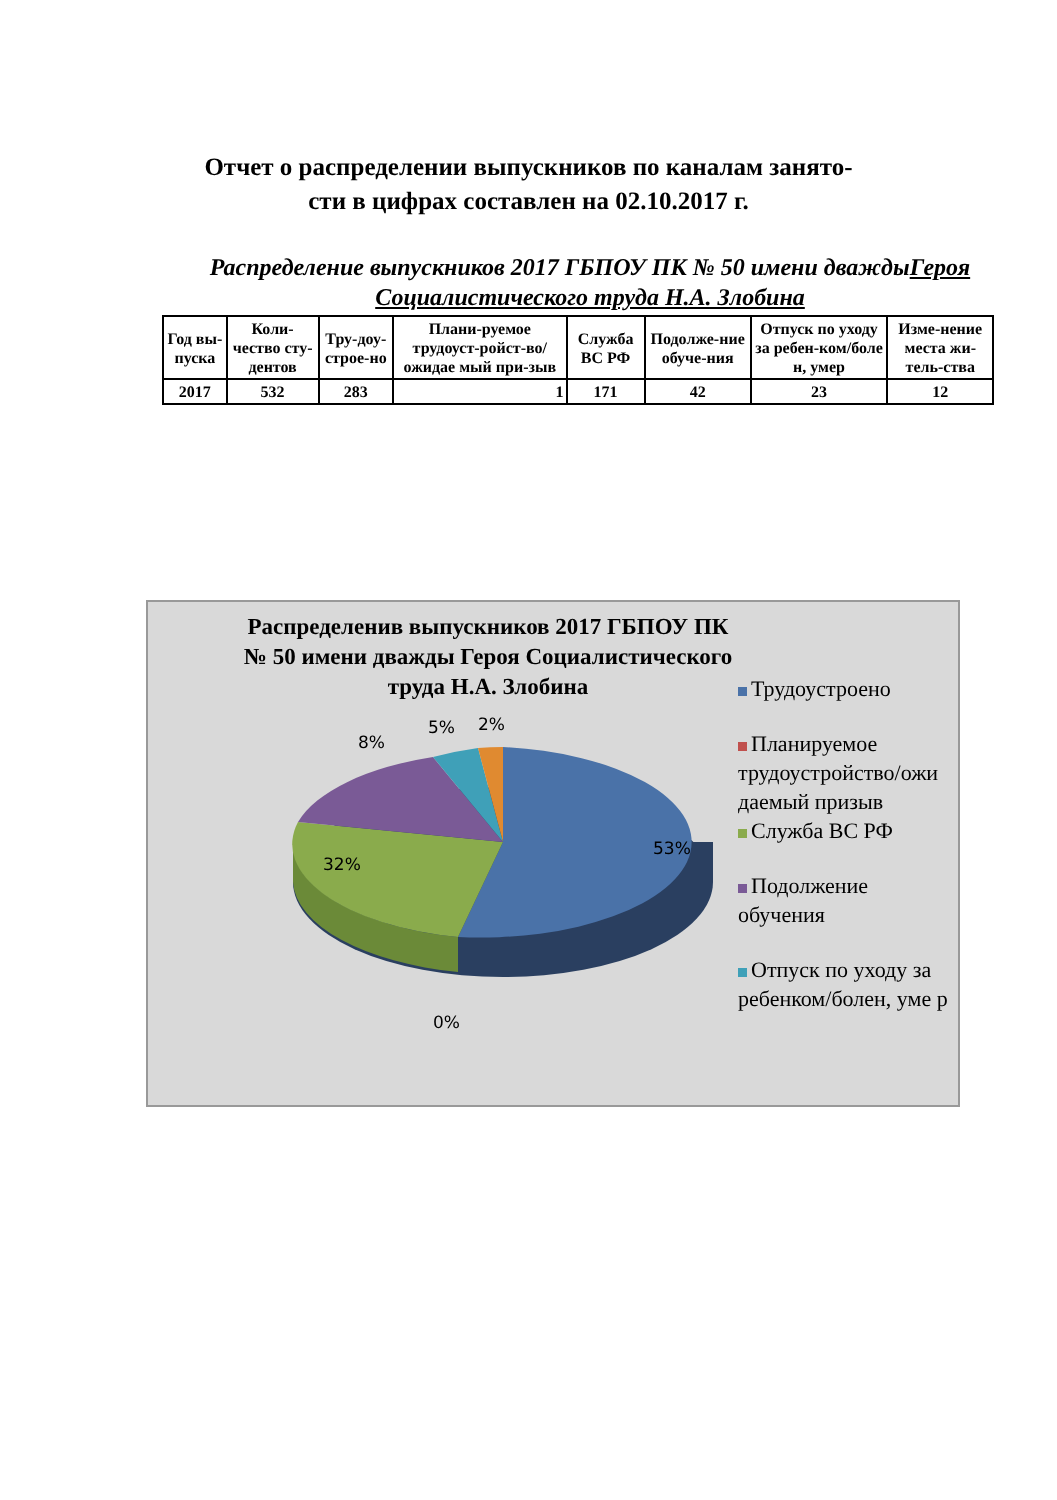Отчет о распределении выпускников по каналам занято-
сти в цифрах составлен на 02.10.2017 г.
Распределение выпускников 2017 ГБПОУ ПК № 50 имени дваждыГероя Социалистического труда Н.А. Злобина
| Год вы-пуска | Коли-чество сту-дентов | Тру-доу-строе-но | Плани-руемое трудоуст-ройст-во/ожидае мый при-зыв | Служба ВС РФ | Подолже-ние обуче-ния | Отпуск по уходу за ребен-ком/боле н, умер | Изме-нение места жи-тель-ства |
| --- | --- | --- | --- | --- | --- | --- | --- |
| 2017 | 532 | 283 | 1 | 171 | 42 | 23 | 12 |
Распределенив выпускников 2017 ГБПОУ ПК № 50 имени дважды Героя Социалистического труда Н.А. Злобина
8%
5% 2%
53%
32%
0%
Трудоустроено
Планируемое трудоустройство/ожи даемый призыв
Служба ВС РФ
Подолжение обучения
Отпуск по уходу за ребенком/болен, уме р